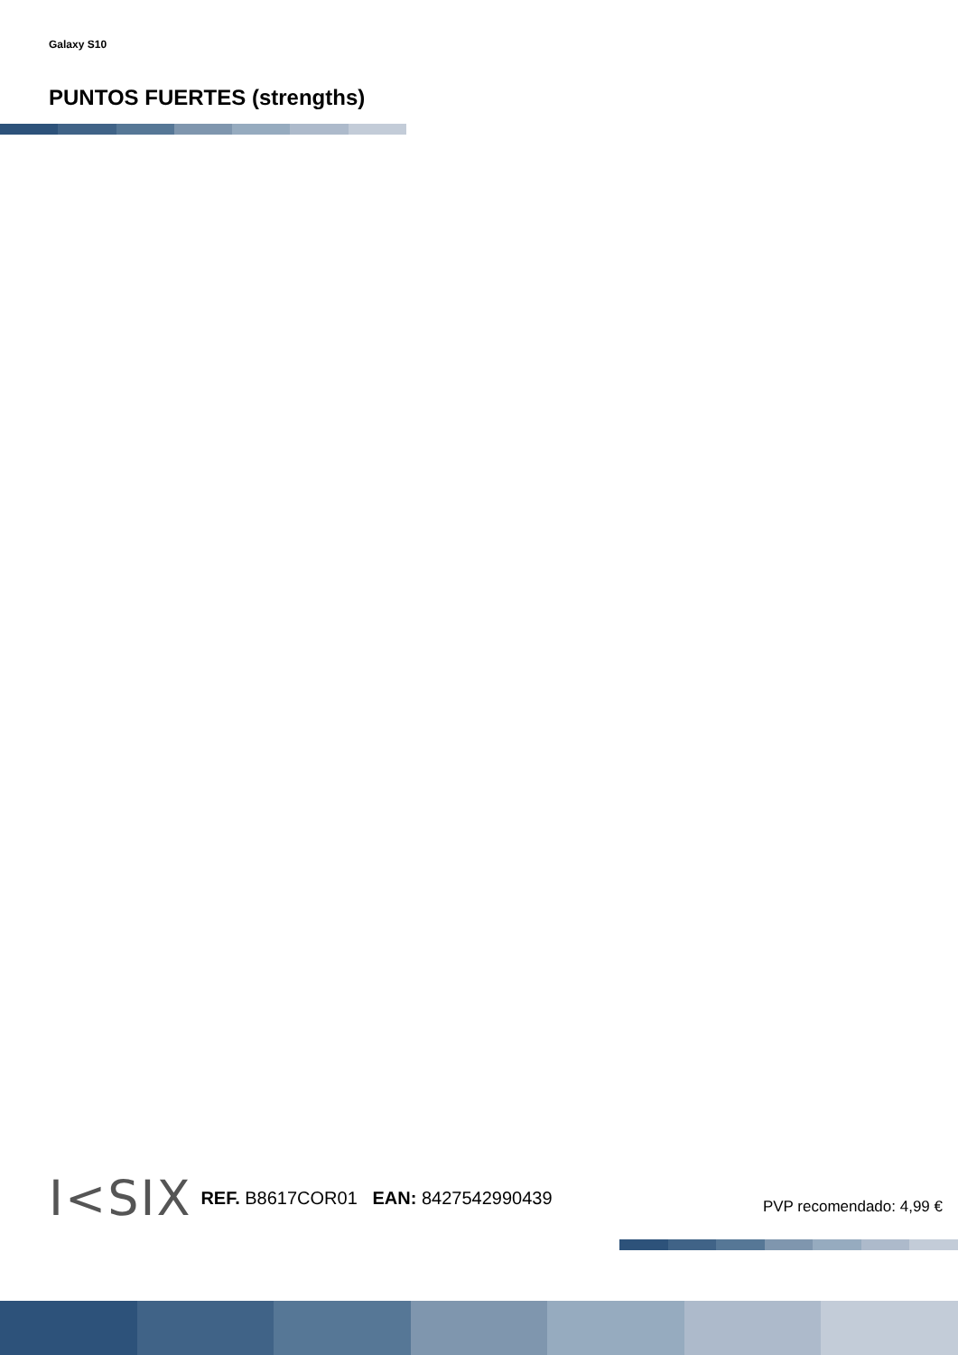Galaxy S10
PUNTOS FUERTES (strengths)
I<SIX REF. B8617COR01 EAN: 8427542990439 PVP recomendado: 4,99 €